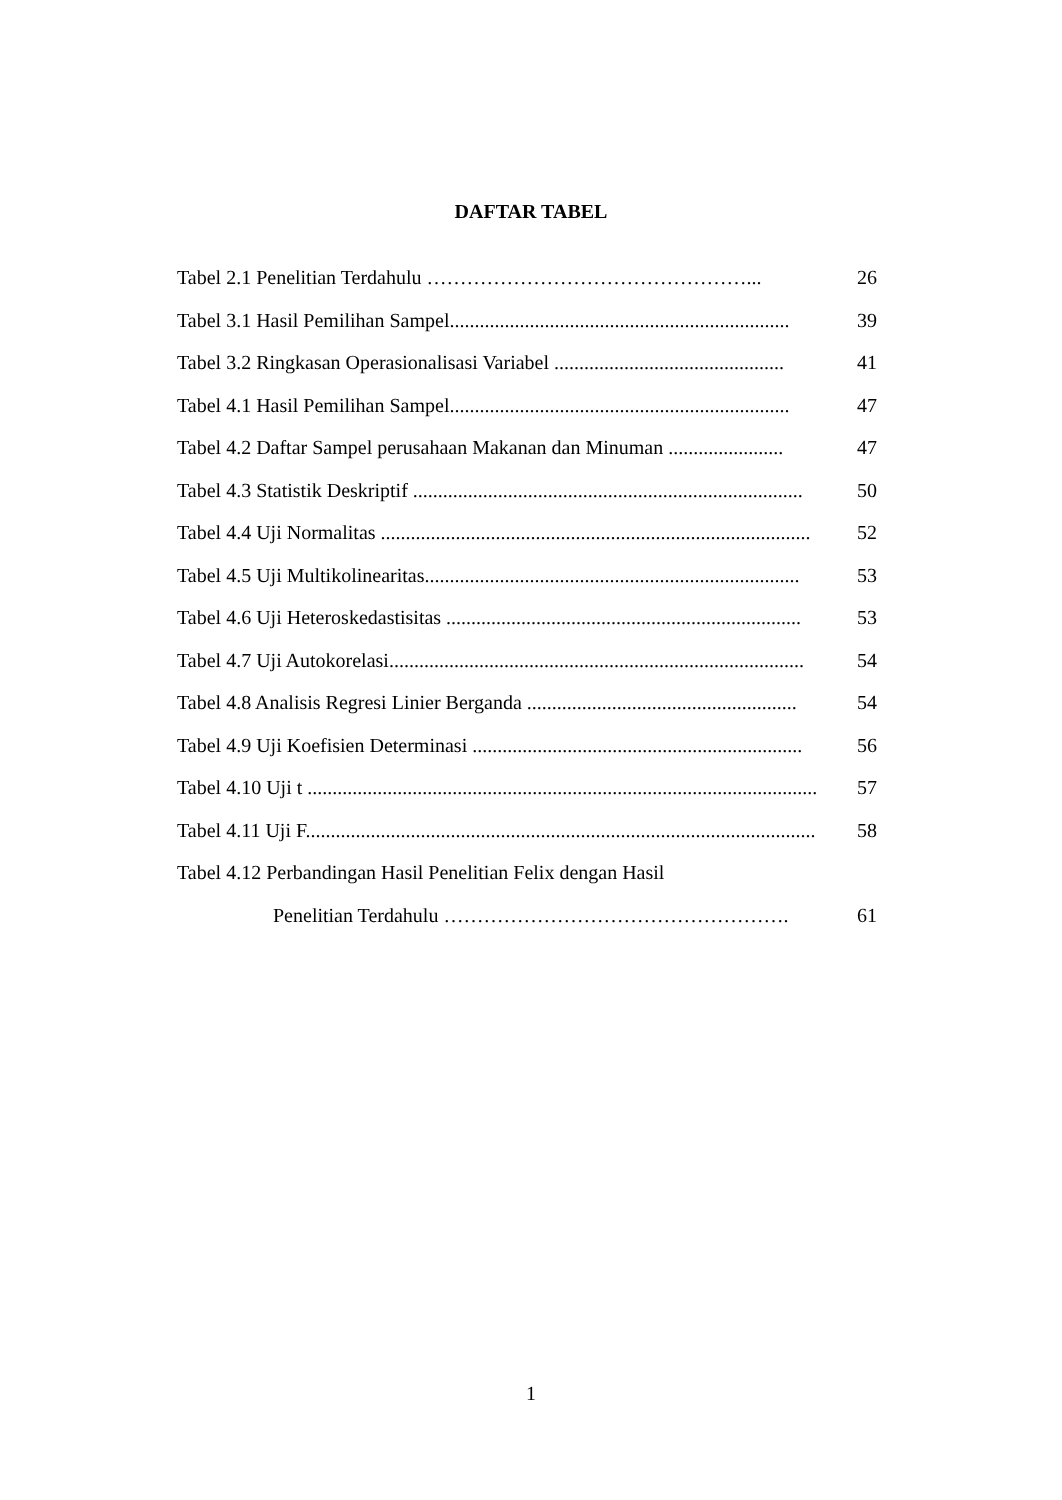DAFTAR TABEL
Tabel 2.1 Penelitian Terdahulu …………………………………………... 26
Tabel 3.1 Hasil Pemilihan Sampel.................................................................... 39
Tabel 3.2 Ringkasan Operasionalisasi Variabel .............................................. 41
Tabel 4.1 Hasil Pemilihan Sampel.................................................................... 47
Tabel 4.2 Daftar Sampel perusahaan Makanan dan Minuman ....................... 47
Tabel 4.3 Statistik Deskriptif .............................................................................. 50
Tabel 4.4 Uji Normalitas ...................................................................................... 52
Tabel 4.5 Uji Multikolinearitas........................................................................... 53
Tabel 4.6 Uji Heteroskedastisitas ....................................................................... 53
Tabel 4.7 Uji Autokorelasi................................................................................... 54
Tabel 4.8 Analisis Regresi Linier Berganda ...................................................... 54
Tabel 4.9 Uji Koefisien Determinasi .................................................................. 56
Tabel 4.10 Uji t ...................................................................................................... 57
Tabel 4.11 Uji F...................................................................................................... 58
Tabel 4.12 Perbandingan Hasil Penelitian Felix dengan Hasil
Penelitian Terdahulu ……………………………………………. 61
1